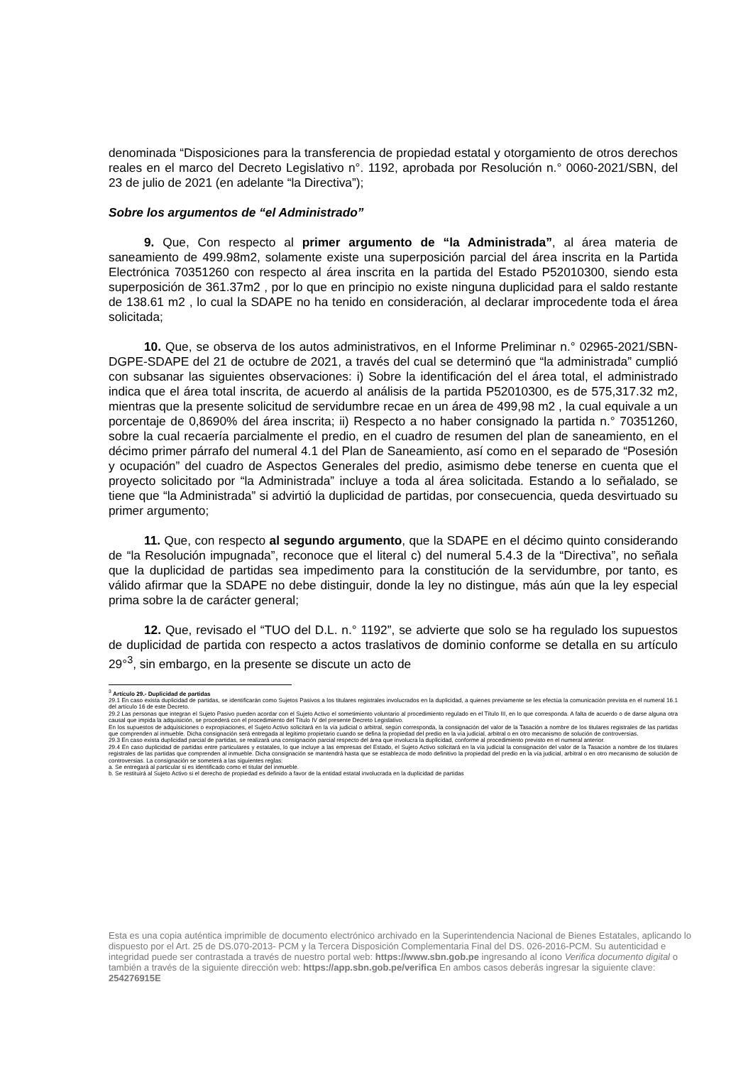denominada “Disposiciones para la transferencia de propiedad estatal y otorgamiento de otros derechos reales en el marco del Decreto Legislativo n°. 1192, aprobada por Resolución n.° 0060-2021/SBN, del 23 de julio de 2021 (en adelante “la Directiva”);
Sobre los argumentos de “el Administrado”
9. Que, Con respecto al primer argumento de “la Administrada”, al área materia de saneamiento de 499.98m2, solamente existe una superposición parcial del área inscrita en la Partida Electrónica 70351260 con respecto al área inscrita en la partida del Estado P52010300, siendo esta superposición de 361.37m2 , por lo que en principio no existe ninguna duplicidad para el saldo restante de 138.61 m2 , lo cual la SDAPE no ha tenido en consideración, al declarar improcedente toda el área solicitada;
10. Que, se observa de los autos administrativos, en el Informe Preliminar n.° 02965-2021/SBN-DGPE-SDAPE del 21 de octubre de 2021, a través del cual se determinó que “la administrada” cumplió con subsanar las siguientes observaciones: i) Sobre la identificación del el área total, el administrado indica que el área total inscrita, de acuerdo al análisis de la partida P52010300, es de 575,317.32 m2, mientras que la presente solicitud de servidumbre recae en un área de 499,98 m2 , la cual equivale a un porcentaje de 0,8690% del área inscrita; ii) Respecto a no haber consignado la partida n.° 70351260, sobre la cual recaería parcialmente el predio, en el cuadro de resumen del plan de saneamiento, en el décimo primer párrafo del numeral 4.1 del Plan de Saneamiento, así como en el separado de “Posesión y ocupación” del cuadro de Aspectos Generales del predio, asimismo debe tenerse en cuenta que el proyecto solicitado por “la Administrada” incluye a toda al área solicitada. Estando a lo señalado, se tiene que “la Administrada” si advirtió la duplicidad de partidas, por consecuencia, queda desvirtuado su primer argumento;
11. Que, con respecto al segundo argumento, que la SDAPE en el décimo quinto considerando de “la Resolución impugnada”, reconoce que el literal c) del numeral 5.4.3 de la “Directiva”, no señala que la duplicidad de partidas sea impedimento para la constitución de la servidumbre, por tanto, es válido afirmar que la SDAPE no debe distinguir, donde la ley no distingue, más aún que la ley especial prima sobre la de carácter general;
12. Que, revisado el “TUO del D.L. n.° 1192”, se advierte que solo se ha regulado los supuestos de duplicidad de partida con respecto a actos traslativos de dominio conforme se detalla en su artículo 29°<sup>3</sup>, sin embargo, en la presente se discute un acto de
<sup>3</sup> Artículo 29.- Duplicidad de partidas
29.1 En caso exista duplicidad de partidas, se identificarán como Sujetos Pasivos a los titulares registrales involucrados en la duplicidad, a quienes previamente se les efectúa la comunicación prevista en el numeral 16.1 del artículo 16 de este Decreto.
29.2 Las personas que integran el Sujeto Pasivo pueden acordar con el Sujeto Activo el sometimiento voluntario al procedimiento regulado en el Título III, en lo que corresponda. A falta de acuerdo o de darse alguna otra causal que impida la adquisición, se procederá con el procedimiento del Título IV del presente Decreto Legislativo.
En los supuestos de adquisiciones o expropiaciones, el Sujeto Activo solicitará en la vía judicial o arbitral, según corresponda, la consignación del valor de la Tasación a nombre de los titulares registrales de las partidas que comprenden al inmueble. Dicha consignación será entregada al legítimo propietario cuando se defina la propiedad del predio en la vía judicial, arbitral o en otro mecanismo de solución de controversias.
29.3 En caso exista duplicidad parcial de partidas, se realizará una consignación parcial respecto del área que involucra la duplicidad, conforme al procedimiento previsto en el numeral anterior.
29.4 En caso duplicidad de partidas entre particulares y estatales, lo que incluye a las empresas del Estado, el Sujeto Activo solicitará en la vía judicial la consignación del valor de la Tasación a nombre de los titulares registrales de las partidas que comprenden al inmueble. Dicha consignación se mantendrá hasta que se establezca de modo definitivo la propiedad del predio en la vía judicial, arbitral o en otro mecanismo de solución de controversias. La consignación se someterá a las siguientes reglas:
a. Se entregará al particular si es identificado como el titular del inmueble.
b. Se restituirá al Sujeto Activo si el derecho de propiedad es definido a favor de la entidad estatal involucrada en la duplicidad de partidas
Esta es una copia auténtica imprimible de documento electrónico archivado en la Superintendencia Nacional de Bienes Estatales, aplicando lo dispuesto por el Art. 25 de DS.070-2013- PCM y la Tercera Disposición Complementaria Final del DS. 026-2016-PCM. Su autenticidad e integridad puede ser contrastada a través de nuestro portal web: https://www.sbn.gob.pe ingresando al ícono Verifica documento digital o también a través de la siguiente dirección web: https://app.sbn.gob.pe/verifica En ambos casos deberás ingresar la siguiente clave: 254276915E